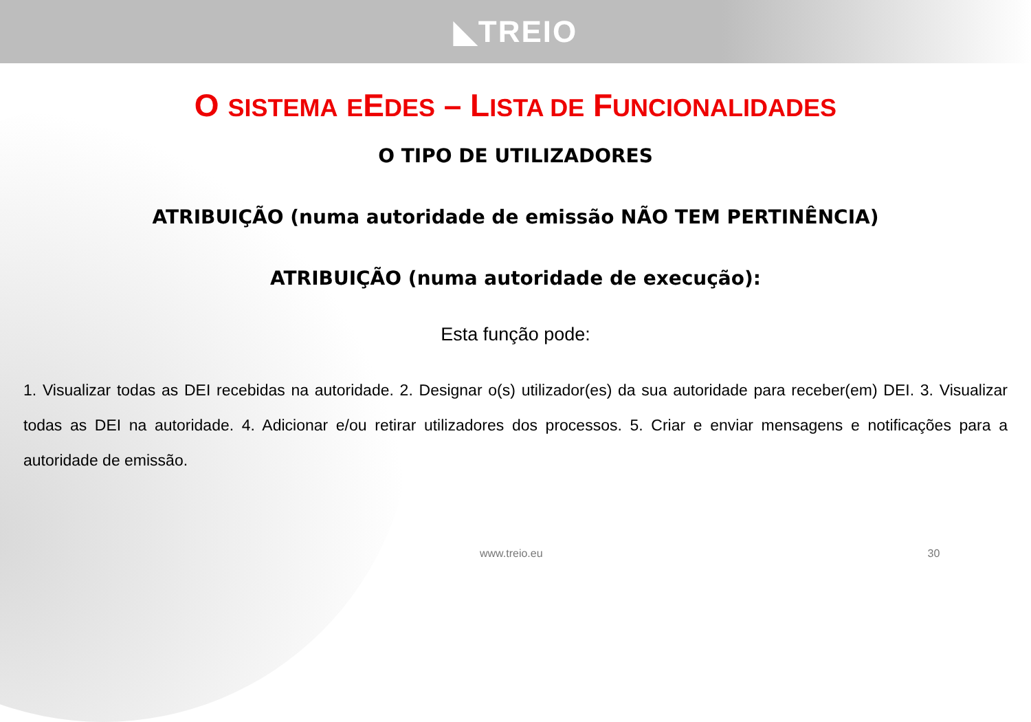◣TREIO
O SISTEMA EEDES – LISTA DE FUNCIONALIDADES
O TIPO DE UTILIZADORES
ATRIBUIÇÃO (numa autoridade de emissão NÃO TEM PERTINÊNCIA)
ATRIBUIÇÃO (numa autoridade de execução):
Esta função pode:
1. Visualizar todas as DEI recebidas na autoridade. 2. Designar o(s) utilizador(es) da sua autoridade para receber(em) DEI. 3. Visualizar todas as DEI na autoridade. 4. Adicionar e/ou retirar utilizadores dos processos. 5. Criar e enviar mensagens e notificações para a autoridade de emissão.
www.treio.eu 30